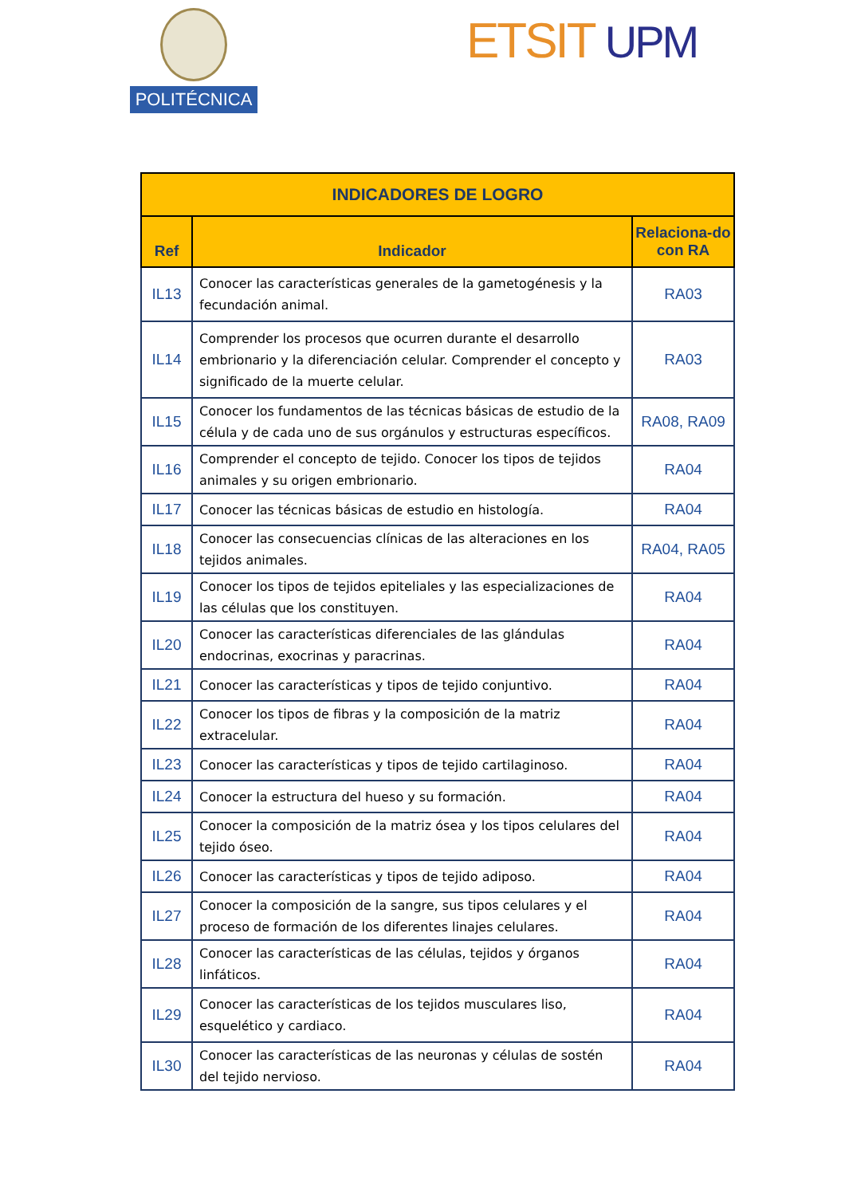POLITÉCNICA ETSIT UPM
| INDICADORES DE LOGRO | | |
| --- | --- | --- |
| Ref | Indicador | Relaciona-do con RA |
| IL13 | Conocer las características generales de la gametogénesis y la fecundación animal. | RA03 |
| IL14 | Comprender los procesos que ocurren durante el desarrollo embrionario y la diferenciación celular. Comprender el concepto y significado de la muerte celular. | RA03 |
| IL15 | Conocer los fundamentos de las técnicas básicas de estudio de la célula y de cada uno de sus orgánulos y estructuras específicos. | RA08, RA09 |
| IL16 | Comprender el concepto de tejido. Conocer los tipos de tejidos animales y su origen embrionario. | RA04 |
| IL17 | Conocer las técnicas básicas de estudio en histología. | RA04 |
| IL18 | Conocer las consecuencias clínicas de las alteraciones en los tejidos animales. | RA04, RA05 |
| IL19 | Conocer los tipos de tejidos epiteliales y las especializaciones de las células que los constituyen. | RA04 |
| IL20 | Conocer las características diferenciales de las glándulas endocrinas, exocrinas y paracrinas. | RA04 |
| IL21 | Conocer las características y tipos de tejido conjuntivo. | RA04 |
| IL22 | Conocer los tipos de fibras y la composición de la matriz extracelular. | RA04 |
| IL23 | Conocer las características y tipos de tejido cartilaginoso. | RA04 |
| IL24 | Conocer la estructura del hueso y su formación. | RA04 |
| IL25 | Conocer la composición de la matriz ósea y los tipos celulares del tejido óseo. | RA04 |
| IL26 | Conocer las características y tipos de tejido adiposo. | RA04 |
| IL27 | Conocer la composición de la sangre, sus tipos celulares y el proceso de formación de los diferentes linajes celulares. | RA04 |
| IL28 | Conocer las características de las células, tejidos y órganos linfáticos. | RA04 |
| IL29 | Conocer las características de los tejidos musculares liso, esquelético y cardiaco. | RA04 |
| IL30 | Conocer las características de las neuronas y células de sostén del tejido nervioso. | RA04 |